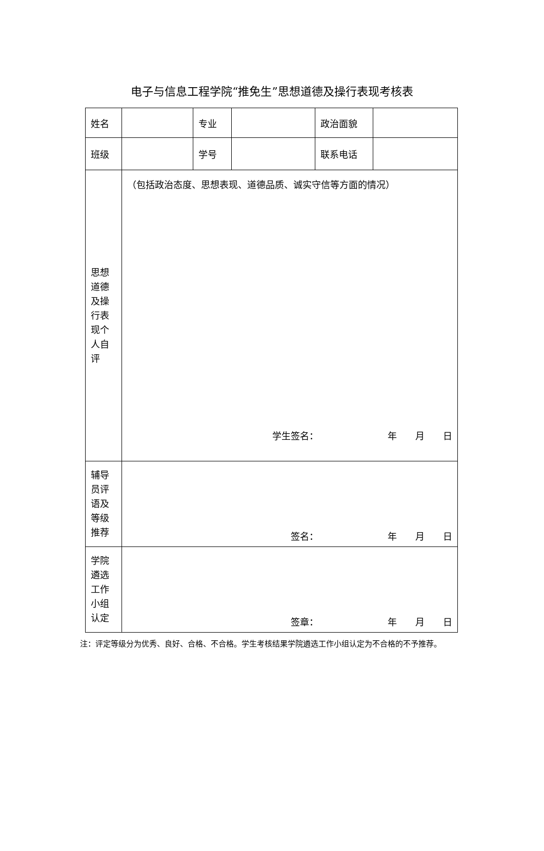电子与信息工程学院“推免生”思想道德及操行表现考核表
| 姓名 | | 专业 | | 政治面貌 | |
| 班级 | | 学号 | | 联系电话 | |
| 思想 道德 及操 行表 现个 人自 评 | （包括政治态度、思想表现、道德品质、诚实守信等方面的情况） 学生签名： 年 月 日 | | | | |
| 辅导 员评 语及 等级 推荐 | 签名： 年 月 日 | | | | |
| 学院 遴选 工作 小组 认定 | 签章： 年 月 日 | | | | |
注：评定等级分为优秀、良好、合格、不合格。学生考核结果学院遴选工作小组认定为不合格的不予推荐。